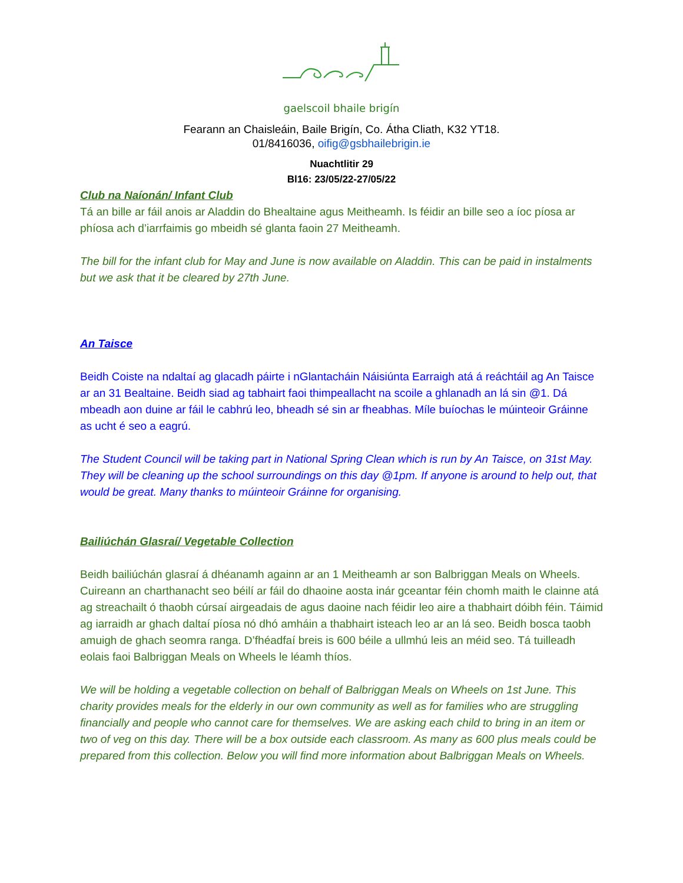gaelscoil bhaile brigín
Fearann an Chaisleáin, Baile Brigín, Co. Átha Cliath, K32 YT18.
01/8416036, oifig@gsbhailebrigin.ie
Nuachtlitir 29
Bl16: 23/05/22-27/05/22
Club na Naíonán/ Infant Club
Tá an bille ar fáil anois ar Aladdin do Bhealtaine agus Meitheamh. Is féidir an bille seo a íoc píosa ar phíosa ach d’iarrfaimis go mbeidh sé glanta faoin 27 Meitheamh.
The bill for the infant club for May and June is now available on Aladdin. This can be paid in instalments but we ask that it be cleared by 27th June.
An Taisce
Beidh Coiste na ndaltaí ag glacadh páirte i nGlantacháin Náisiúnta Earraigh atá á reáchtáil ag An Taisce ar an 31 Bealtaine. Beidh siad ag tabhairt faoi thimpeallacht na scoile a ghlanadh an lá sin @1. Dá mbeadh aon duine ar fáil le cabhrú leo, bheadh sé sin ar fheabhas. Míle buíochas le múinteoir Gráinne as ucht é seo a eagrú.
The Student Council will be taking part in National Spring Clean which is run by An Taisce, on 31st May. They will be cleaning up the school surroundings on this day @1pm. If anyone is around to help out, that would be great. Many thanks to múinteoir Gráinne for organising.
Bailiúchán Glasraí/ Vegetable Collection
Beidh bailiúchán glasraí á dhéanamh againn ar an 1 Meitheamh ar son Balbriggan Meals on Wheels. Cuireann an charthanacht seo béilí ar fáil do dhaoine aosta inár gceantar féin chomh maith le clainne atá ag streachailt ó thaobh cúrsaí airgeadais de agus daoine nach féidir leo aire a thabhairt dóibh féin. Táimid ag iarraidh ar ghach daltaí píosa nó dhó amháin a thabhairt isteach leo ar an lá seo. Beidh bosca taobh amuigh de ghach seomra ranga. D’fhéadfaí breis is 600 béile a ullmhú leis an méid seo. Tá tuilleadh eolais faoi Balbriggan Meals on Wheels le léamh thíos.
We will be holding a vegetable collection on behalf of Balbriggan Meals on Wheels on 1st June. This charity provides meals for the elderly in our own community as well as for families who are struggling financially and people who cannot care for themselves. We are asking each child to bring in an item or two of veg on this day. There will be a box outside each classroom. As many as 600 plus meals could be prepared from this collection. Below you will find more information about Balbriggan Meals on Wheels.